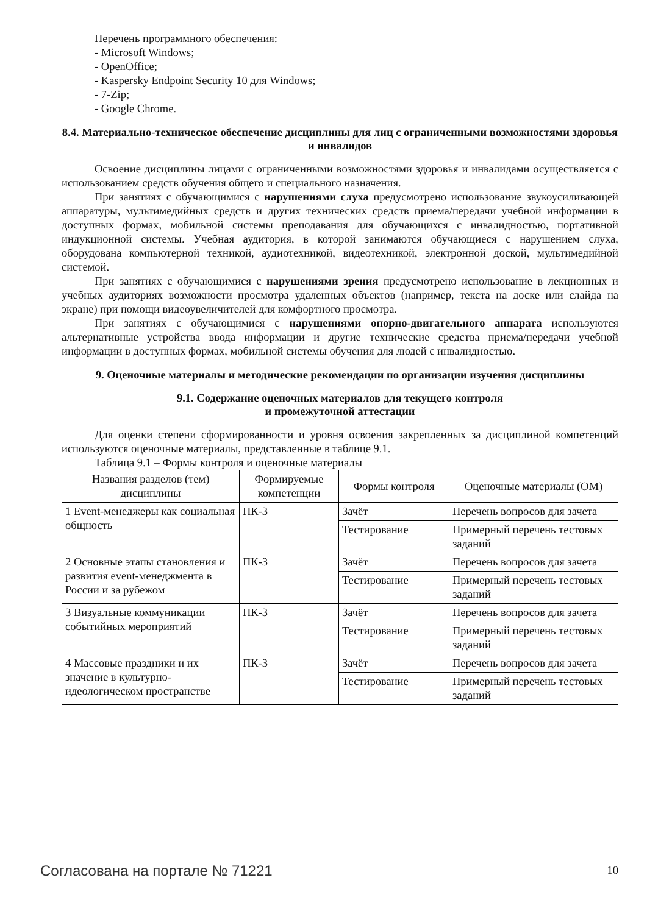Перечень программного обеспечения:
- Microsoft Windows;
- OpenOffice;
- Kaspersky Endpoint Security 10 для Windows;
- 7-Zip;
- Google Chrome.
8.4. Материально-техническое обеспечение дисциплины для лиц с ограниченными возможностями здоровья и инвалидов
Освоение дисциплины лицами с ограниченными возможностями здоровья и инвалидами осуществляется с использованием средств обучения общего и специального назначения.
При занятиях с обучающимися с нарушениями слуха предусмотрено использование звукоусиливающей аппаратуры, мультимедийных средств и других технических средств приема/передачи учебной информации в доступных формах, мобильной системы преподавания для обучающихся с инвалидностью, портативной индукционной системы. Учебная аудитория, в которой занимаются обучающиеся с нарушением слуха, оборудована компьютерной техникой, аудиотехникой, видеотехникой, электронной доской, мультимедийной системой.
При занятиях с обучающимися с нарушениями зрения предусмотрено использование в лекционных и учебных аудиториях возможности просмотра удаленных объектов (например, текста на доске или слайда на экране) при помощи видеоувеличителей для комфортного просмотра.
При занятиях с обучающимися с нарушениями опорно-двигательного аппарата используются альтернативные устройства ввода информации и другие технические средства приема/передачи учебной информации в доступных формах, мобильной системы обучения для людей с инвалидностью.
9. Оценочные материалы и методические рекомендации по организации изучения дисциплины
9.1. Содержание оценочных материалов для текущего контроля
и промежуточной аттестации
Для оценки степени сформированности и уровня освоения закрепленных за дисциплиной компетенций используются оценочные материалы, представленные в таблице 9.1.
Таблица 9.1 – Формы контроля и оценочные материалы
| Названия разделов (тем) дисциплины | Формируемые компетенции | Формы контроля | Оценочные материалы (ОМ) |
| --- | --- | --- | --- |
| 1 Event-менеджеры как социальная общность | ПК-3 | Зачёт | Перечень вопросов для зачета |
| | | Тестирование | Примерный перечень тестовых заданий |
| 2 Основные этапы становления и развития event-менеджмента в России и за рубежом | ПК-3 | Зачёт | Перечень вопросов для зачета |
| | | Тестирование | Примерный перечень тестовых заданий |
| 3 Визуальные коммуникации событийных мероприятий | ПК-3 | Зачёт | Перечень вопросов для зачета |
| | | Тестирование | Примерный перечень тестовых заданий |
| 4 Массовые праздники и их значение в культурно-идеологическом пространстве | ПК-3 | Зачёт | Перечень вопросов для зачета |
| | | Тестирование | Примерный перечень тестовых заданий |
Согласована на портале № 71221 10